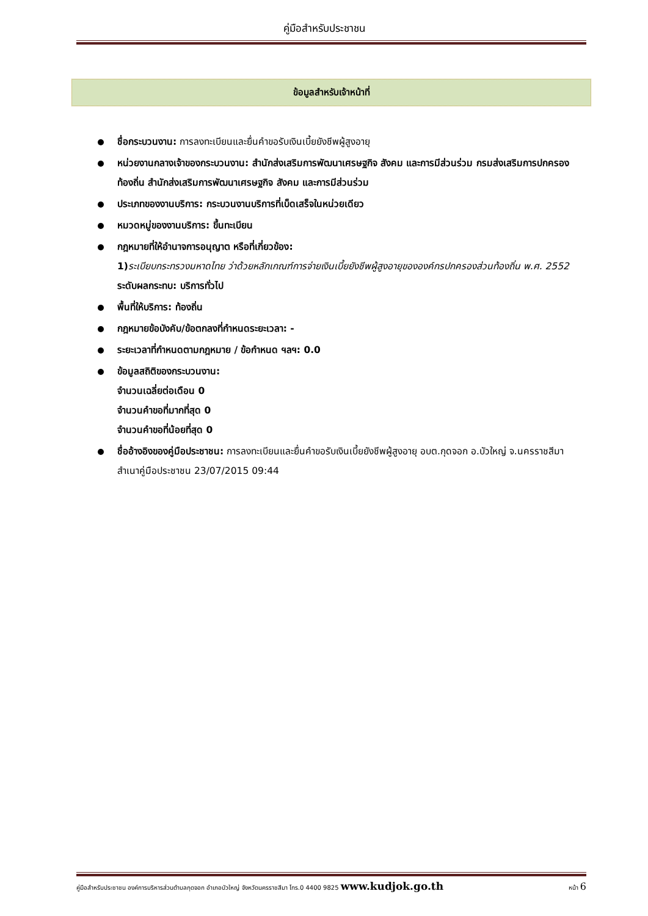คู่มือสำหรับประชาชน
ข้อมูลสำหรับเจ้าหน้าที่
ชื่อกระบวนงาน: การลงทะเบียนและยื่นคำขอรับเงินเบี้ยยังชีพผู้สูงอายุ
หน่วยงานกลางเจ้าของกระบวนงาน: สำนักส่งเสริมการพัฒนาเศรษฐกิจ สังคม และการมีส่วนร่วม กรมส่งเสริมการปกครอง ท้องถิ่น สำนักส่งเสริมการพัฒนาเศรษฐกิจ สังคม และการมีส่วนร่วม
ประเภทของงานบริการ: กระบวนงานบริการที่เบ็ดเสร็จในหน่วยเดียว
หมวดหมู่ของงานบริการ: ขึ้นทะเบียน
กฎหมายที่ให้อำนาจการอนุญาต หรือที่เกี่ยวข้อง:
1) ระเบียบกระทรวงมหาดไทย ว่าด้วยหลักเกณฑ์การจ่ายเงินเบี้ยยังชีพผู้สูงอายุขององค์กรปกครองส่วนท้องถิ่น พ.ศ. 2552
ระดับผลกระทบ: บริการทั่วไป
พื้นที่ให้บริการ: ท้องถิ่น
กฎหมายข้อบังคับ/ข้อตกลงที่กำหนดระยะเวลา: -
ระยะเวลาที่กำหนดตามกฎหมาย / ข้อกำหนด ฯลฯ: 0.0
ข้อมูลสถิติของกระบวนงาน:
จำนวนเฉลี่ยต่อเดือน 0
จำนวนคำขอที่มากที่สุด 0
จำนวนคำขอที่น้อยที่สุด 0
ชื่ออ้างอิงของคู่มือประชาชน: การลงทะเบียนและยื่นคำขอรับเงินเบี้ยยังชีพผู้สูงอายุ อบต.กุดจอก อ.บัวใหญ่ จ.นครราชสีมา สำเนาคู่มือประชาชน 23/07/2015 09:44
คู่มือสำหรับประชาชน องค์การบริหารส่วนตำบลกุดจอก อำเภอบัวใหญ่ จังหวัดนครราชสีมา โทร.0 4400 9825 www.kudjok.go.th หน้า 6